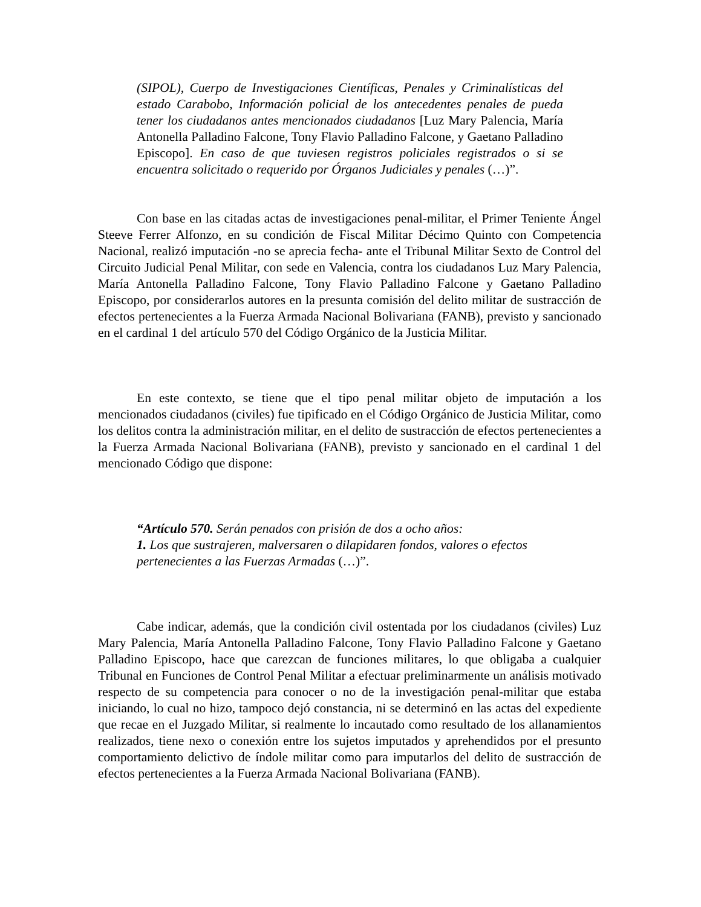(SIPOL), Cuerpo de Investigaciones Científicas, Penales y Criminalísticas del estado Carabobo, Información policial de los antecedentes penales de pueda tener los ciudadanos antes mencionados ciudadanos [Luz Mary Palencia, María Antonella Palladino Falcone, Tony Flavio Palladino Falcone, y Gaetano Palladino Episcopo]. En caso de que tuviesen registros policiales registrados o si se encuentra solicitado o requerido por Órganos Judiciales y penales (…)”.
Con base en las citadas actas de investigaciones penal-militar, el Primer Teniente Ángel Steeve Ferrer Alfonzo, en su condición de Fiscal Militar Décimo Quinto con Competencia Nacional, realizó imputación -no se aprecia fecha- ante el Tribunal Militar Sexto de Control del Circuito Judicial Penal Militar, con sede en Valencia, contra los ciudadanos Luz Mary Palencia, María Antonella Palladino Falcone, Tony Flavio Palladino Falcone y Gaetano Palladino Episcopo, por considerarlos autores en la presunta comisión del delito militar de sustracción de efectos pertenecientes a la Fuerza Armada Nacional Bolivariana (FANB), previsto y sancionado en el cardinal 1 del artículo 570 del Código Orgánico de la Justicia Militar.
En este contexto, se tiene que el tipo penal militar objeto de imputación a los mencionados ciudadanos (civiles) fue tipificado en el Código Orgánico de Justicia Militar, como los delitos contra la administración militar, en el delito de sustracción de efectos pertenecientes a la Fuerza Armada Nacional Bolivariana (FANB), previsto y sancionado en el cardinal 1 del mencionado Código que dispone:
“Artículo 570. Serán penados con prisión de dos a ocho años:
1. Los que sustrajeren, malversaren o dilapidaren fondos, valores o efectos pertenecientes a las Fuerzas Armadas (…)”.
Cabe indicar, además, que la condición civil ostentada por los ciudadanos (civiles) Luz Mary Palencia, María Antonella Palladino Falcone, Tony Flavio Palladino Falcone y Gaetano Palladino Episcopo, hace que carezcan de funciones militares, lo que obligaba a cualquier Tribunal en Funciones de Control Penal Militar a efectuar preliminarmente un análisis motivado respecto de su competencia para conocer o no de la investigación penal-militar que estaba iniciando, lo cual no hizo, tampoco dejó constancia, ni se determinó en las actas del expediente que recae en el Juzgado Militar, si realmente lo incautado como resultado de los allanamientos realizados, tiene nexo o conexión entre los sujetos imputados y aprehendidos por el presunto comportamiento delictivo de índole militar como para imputarlos del delito de sustracción de efectos pertenecientes a la Fuerza Armada Nacional Bolivariana (FANB).